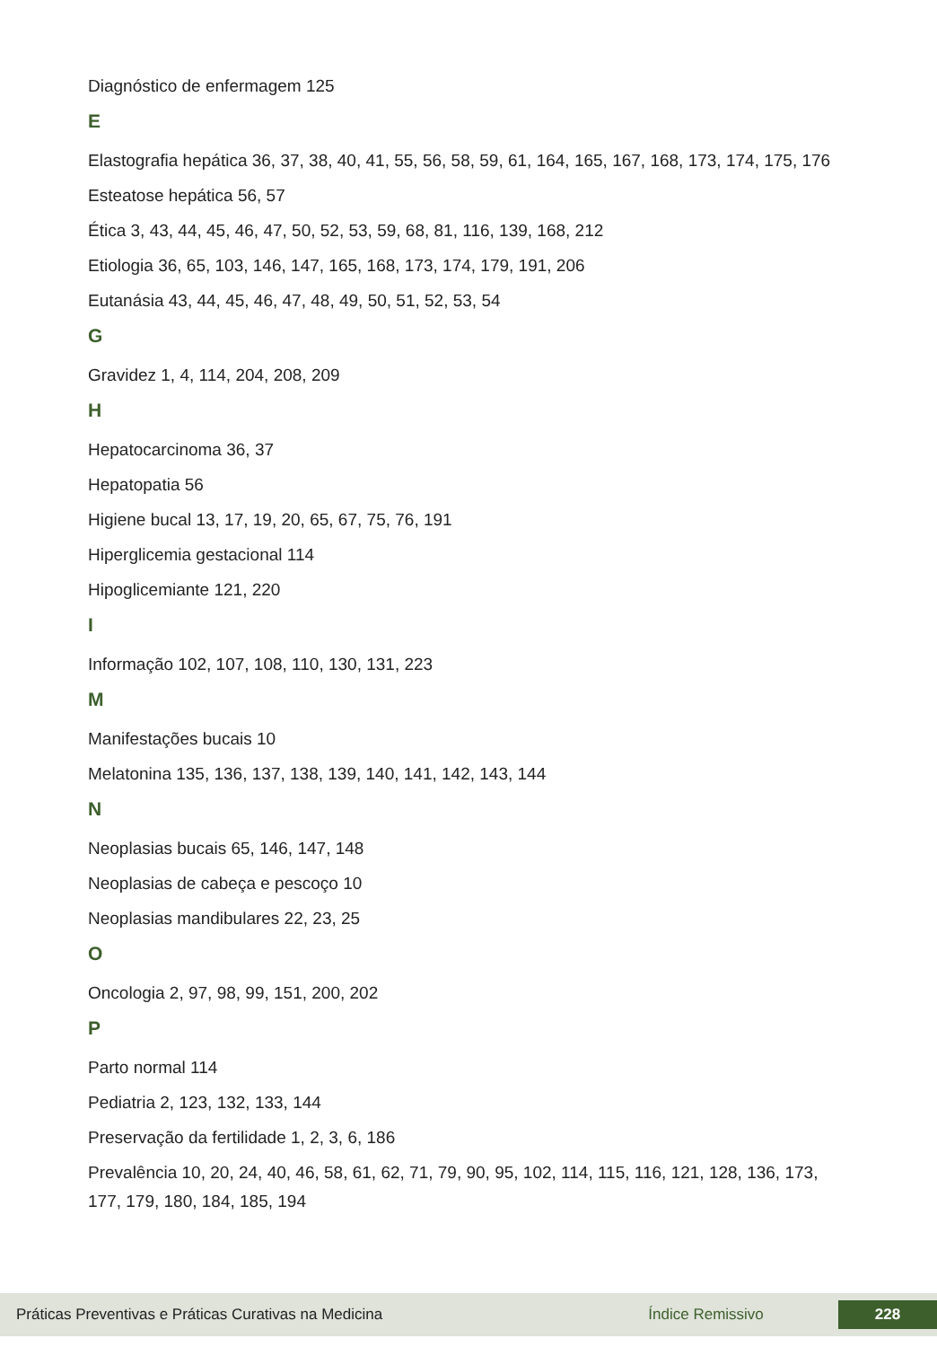Diagnóstico de enfermagem 125
E
Elastografia hepática 36, 37, 38, 40, 41, 55, 56, 58, 59, 61, 164, 165, 167, 168, 173, 174, 175, 176
Esteatose hepática 56, 57
Ética 3, 43, 44, 45, 46, 47, 50, 52, 53, 59, 68, 81, 116, 139, 168, 212
Etiologia 36, 65, 103, 146, 147, 165, 168, 173, 174, 179, 191, 206
Eutanásia 43, 44, 45, 46, 47, 48, 49, 50, 51, 52, 53, 54
G
Gravidez 1, 4, 114, 204, 208, 209
H
Hepatocarcinoma 36, 37
Hepatopatia 56
Higiene bucal 13, 17, 19, 20, 65, 67, 75, 76, 191
Hiperglicemia gestacional 114
Hipoglicemiante 121, 220
I
Informação 102, 107, 108, 110, 130, 131, 223
M
Manifestações bucais 10
Melatonina 135, 136, 137, 138, 139, 140, 141, 142, 143, 144
N
Neoplasias bucais 65, 146, 147, 148
Neoplasias de cabeça e pescoço 10
Neoplasias mandibulares 22, 23, 25
O
Oncologia 2, 97, 98, 99, 151, 200, 202
P
Parto normal 114
Pediatria 2, 123, 132, 133, 144
Preservação da fertilidade 1, 2, 3, 6, 186
Prevalência 10, 20, 24, 40, 46, 58, 61, 62, 71, 79, 90, 95, 102, 114, 115, 116, 121, 128, 136, 173, 177, 179, 180, 184, 185, 194
Práticas Preventivas e Práticas Curativas na Medicina Índice Remissivo 228